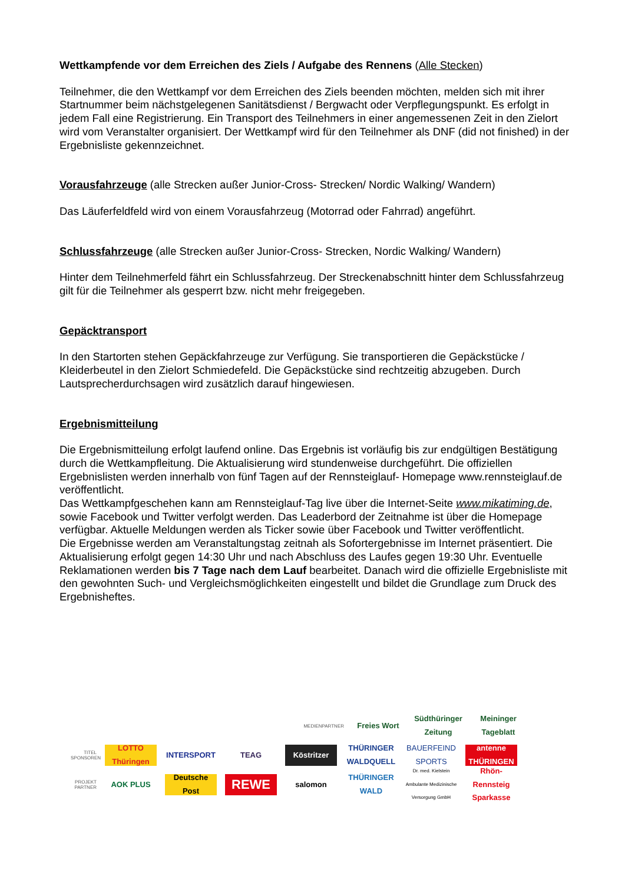Wettkampfende vor dem Erreichen des Ziels / Aufgabe des Rennens (Alle Stecken)
Teilnehmer, die den Wettkampf vor dem Erreichen des Ziels beenden möchten, melden sich mit ihrer Startnummer beim nächstgelegenen Sanitätsdienst / Bergwacht oder Verpflegungspunkt. Es erfolgt in jedem Fall eine Registrierung. Ein Transport des Teilnehmers in einer angemessenen Zeit in den Zielort wird vom Veranstalter organisiert. Der Wettkampf wird für den Teilnehmer als DNF (did not finished) in der Ergebnisliste gekennzeichnet.
Vorausfahrzeuge (alle Strecken außer Junior-Cross- Strecken/ Nordic Walking/ Wandern)
Das Läuferfeldfeld wird von einem Vorausfahrzeug (Motorrad oder Fahrrad) angeführt.
Schlussfahrzeuge (alle Strecken außer Junior-Cross- Strecken, Nordic Walking/ Wandern)
Hinter dem Teilnehmerfeld fährt ein Schlussfahrzeug. Der Streckenabschnitt hinter dem Schlussfahrzeug gilt für die Teilnehmer als gesperrt bzw. nicht mehr freigegeben.
Gepäcktransport
In den Startorten stehen Gepäckfahrzeuge zur Verfügung. Sie transportieren die Gepäckstücke / Kleiderbeutel in den Zielort Schmiedefeld. Die Gepäckstücke sind rechtzeitig abzugeben. Durch Lautsprecherdurchsagen wird zusätzlich darauf hingewiesen.
Ergebnismitteilung
Die Ergebnismitteilung erfolgt laufend online. Das Ergebnis ist vorläufig bis zur endgültigen Bestätigung durch die Wettkampfleitung. Die Aktualisierung wird stundenweise durchgeführt. Die offiziellen Ergebnislisten werden innerhalb von fünf Tagen auf der Rennsteiglauf- Homepage www.rennsteiglauf.de veröffentlicht.
Das Wettkampfgeschehen kann am Rennsteiglauf-Tag live über die Internet-Seite www.mikatiming.de, sowie Facebook und Twitter verfolgt werden. Das Leaderbord der Zeitnahme ist über die Homepage verfügbar. Aktuelle Meldungen werden als Ticker sowie über Facebook und Twitter veröffentlicht.
Die Ergebnisse werden am Veranstaltungstag zeitnah als Sofortergebnisse im Internet präsentiert. Die Aktualisierung erfolgt gegen 14:30 Uhr und nach Abschluss des Laufes gegen 19:30 Uhr. Eventuelle Reklamationen werden bis 7 Tage nach dem Lauf bearbeitet. Danach wird die offizielle Ergebnisliste mit den gewohnten Such- und Vergleichsmöglichkeiten eingestellt und bildet die Grundlage zum Druck des Ergebnisheftes.
MEDIENPARTNER Freies Wort Südthüringer Zeitung Meininger Tageblatt
TITEL SPONSOREN LOTTO Thüringen INTERSPORT TEAG Köstritzer THÜRINGER WALDQUELL BAUERFEIND SPORTS antenne THÜRINGEN
PROJEKT PARTNER AOK PLUS Deutsche Post REWE salomon THÜRINGER WALD Dr. med. Kielstein Ambulante Medizinische Versorgung GmbH Rhön-Rennsteig Sparkasse